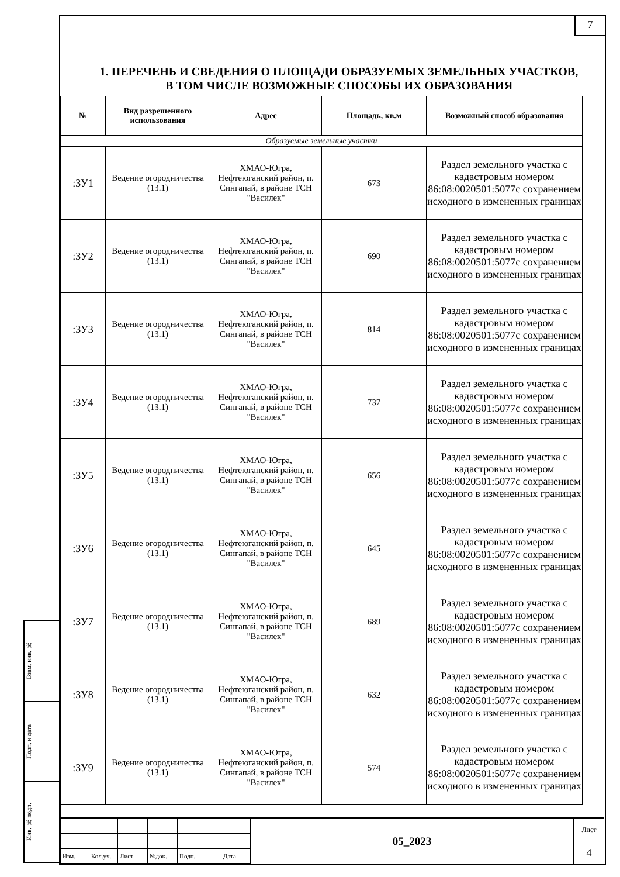7
1. ПЕРЕЧЕНЬ И СВЕДЕНИЯ О ПЛОЩАДИ ОБРАЗУЕМЫХ ЗЕМЕЛЬНЫХ УЧАСТКОВ, В ТОМ ЧИСЛЕ ВОЗМОЖНЫЕ СПОСОБЫ ИХ ОБРАЗОВАНИЯ
| № | Вид разрешенного использования | Адрес | Площадь, кв.м | Возможный способ образования |
| --- | --- | --- | --- | --- |
| Образуемые земельные участки | | | | |
| :ЗУ1 | Ведение огородничества (13.1) | ХМАО-Югра, Нефтеюганский район, п. Сингапай, в районе ТСН "Василек" | 673 | Раздел земельного участка с кадастровым номером 86:08:0020501:5077с сохранением исходного в измененных границах |
| :ЗУ2 | Ведение огородничества (13.1) | ХМАО-Югра, Нефтеюганский район, п. Сингапай, в районе ТСН "Василек" | 690 | Раздел земельного участка с кадастровым номером 86:08:0020501:5077с сохранением исходного в измененных границах |
| :ЗУ3 | Ведение огородничества (13.1) | ХМАО-Югра, Нефтеюганский район, п. Сингапай, в районе ТСН "Василек" | 814 | Раздел земельного участка с кадастровым номером 86:08:0020501:5077с сохранением исходного в измененных границах |
| :ЗУ4 | Ведение огородничества (13.1) | ХМАО-Югра, Нефтеюганский район, п. Сингапай, в районе ТСН "Василек" | 737 | Раздел земельного участка с кадастровым номером 86:08:0020501:5077с сохранением исходного в измененных границах |
| :ЗУ5 | Ведение огородничества (13.1) | ХМАО-Югра, Нефтеюганский район, п. Сингапай, в районе ТСН "Василек" | 656 | Раздел земельного участка с кадастровым номером 86:08:0020501:5077с сохранением исходного в измененных границах |
| :ЗУ6 | Ведение огородничества (13.1) | ХМАО-Югра, Нефтеюганский район, п. Сингапай, в районе ТСН "Василек" | 645 | Раздел земельного участка с кадастровым номером 86:08:0020501:5077с сохранением исходного в измененных границах |
| :ЗУ7 | Ведение огородничества (13.1) | ХМАО-Югра, Нефтеюганский район, п. Сингапай, в районе ТСН "Василек" | 689 | Раздел земельного участка с кадастровым номером 86:08:0020501:5077с сохранением исходного в измененных границах |
| :ЗУ8 | Ведение огородничества (13.1) | ХМАО-Югра, Нефтеюганский район, п. Сингапай, в районе ТСН "Василек" | 632 | Раздел земельного участка с кадастровым номером 86:08:0020501:5077с сохранением исходного в измененных границах |
| :ЗУ9 | Ведение огородничества (13.1) | ХМАО-Югра, Нефтеюганский район, п. Сингапай, в районе ТСН "Василек" | 574 | Раздел земельного участка с кадастровым номером 86:08:0020501:5077с сохранением исходного в измененных границах |
Взам. инв. №
Подп. и дата
Инв. № подп.
| Изм. | Кол.уч. | Лист | №док. | Подп. | Дата |
05_2023
Лист
4